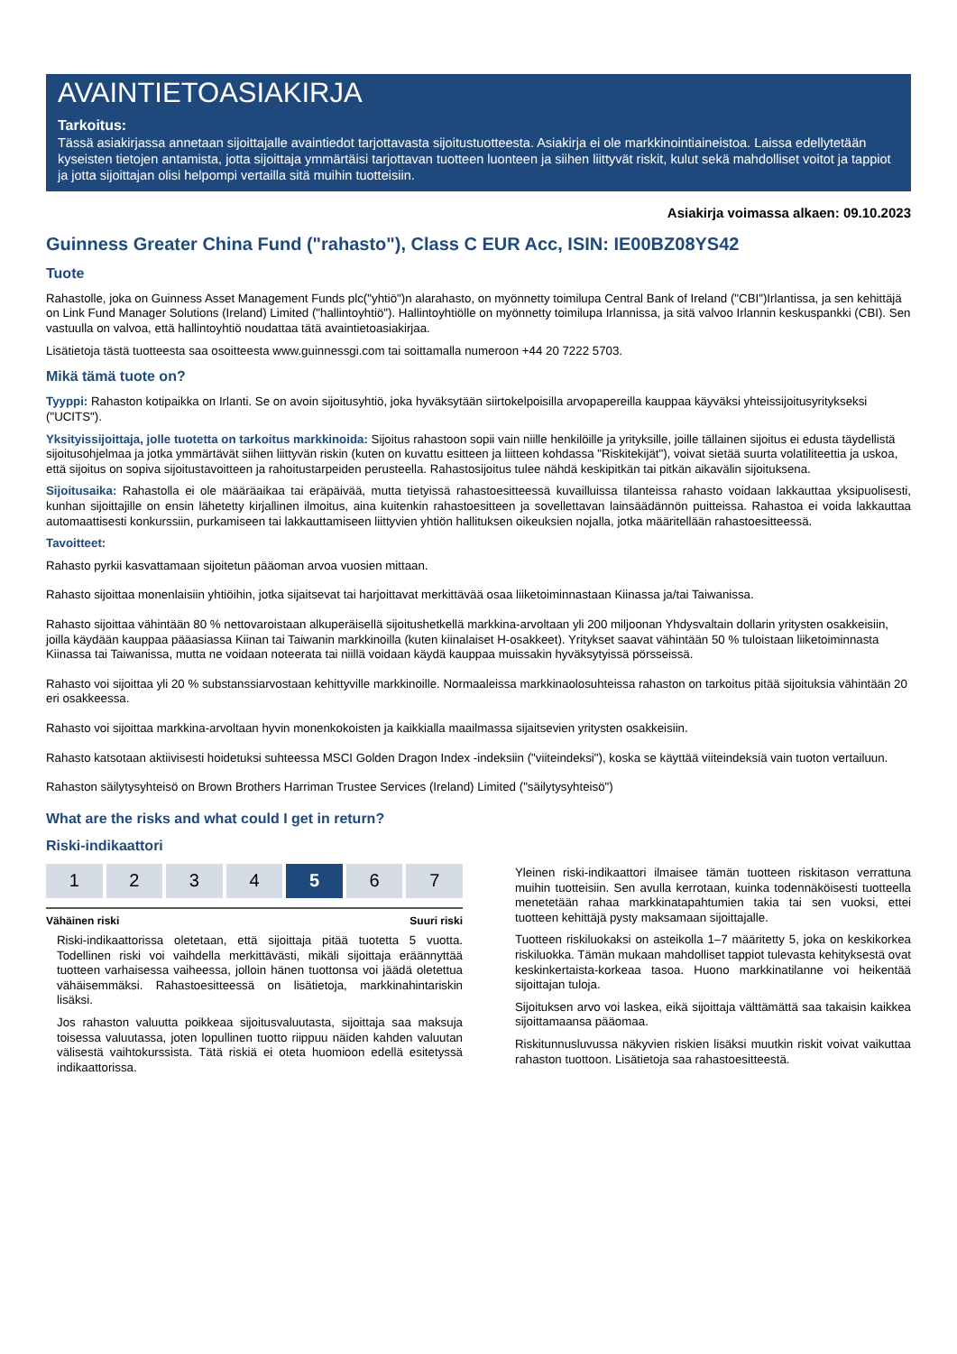AVAINTIETOASIAKIRJA
Tarkoitus:
Tässä asiakirjassa annetaan sijoittajalle avaintiedot tarjottavasta sijoitustuotteesta. Asiakirja ei ole markkinointiaineistoa. Laissa edellytetään kyseisten tietojen antamista, jotta sijoittaja ymmärtäisi tarjottavan tuotteen luonteen ja siihen liittyvät riskit, kulut sekä mahdolliset voitot ja tappiot ja jotta sijoittajan olisi helpompi vertailla sitä muihin tuotteisiin.
Asiakirja voimassa alkaen: 09.10.2023
Guinness Greater China Fund ("rahasto"), Class C EUR Acc, ISIN: IE00BZ08YS42
Tuote
Rahastolle, joka on Guinness Asset Management Funds plc("yhtiö")n alarahasto, on myönnetty toimilupa Central Bank of Ireland ("CBI")Irlantissa, ja sen kehittäjä on Link Fund Manager Solutions (Ireland) Limited ("hallintoyhtiö"). Hallintoyhtiölle on myönnetty toimilupa Irlannissa, ja sitä valvoo Irlannin keskuspankki (CBI). Sen vastuulla on valvoa, että hallintoyhtiö noudattaa tätä avaintietoasiakirjaa.
Lisätietoja tästä tuotteesta saa osoitteesta www.guinnessgi.com tai soittamalla numeroon +44 20 7222 5703.
Mikä tämä tuote on?
Tyyppi: Rahaston kotipaikka on Irlanti. Se on avoin sijoitusyhtiö, joka hyväksytään siirtokelpoisilla arvopapereilla kauppaa käyväksi yhteissijoitusyritykseksi ("UCITS").
Yksityissijoittaja, jolle tuotetta on tarkoitus markkinoida: Sijoitus rahastoon sopii vain niille henkilöille ja yrityksille, joille tällainen sijoitus ei edusta täydellistä sijoitusohjelmaa ja jotka ymmärtävät siihen liittyvän riskin (kuten on kuvattu esitteen ja liitteen kohdassa "Riskitekijät"), voivat sietää suurta volatiliteettia ja uskoa, että sijoitus on sopiva sijoitustavoitteen ja rahoitustarpeiden perusteella. Rahastosijoitus tulee nähdä keskipitkän tai pitkän aikavälin sijoituksena.
Sijoitusaika: Rahastolla ei ole määräaikaa tai eräpäivää, mutta tietyissä rahastoesitteessä kuvailluissa tilanteissa rahasto voidaan lakkauttaa yksipuolisesti, kunhan sijoittajille on ensin lähetetty kirjallinen ilmoitus, aina kuitenkin rahastoesitteen ja sovellettavan lainsäädännön puitteissa. Rahastoa ei voida lakkauttaa automaattisesti konkurssiin, purkamiseen tai lakkauttamiseen liittyvien yhtiön hallituksen oikeuksien nojalla, jotka määritellään rahastoesitteessä.
Tavoitteet:
Rahasto pyrkii kasvattamaan sijoitetun pääoman arvoa vuosien mittaan.
Rahasto sijoittaa monenlaisiin yhtiöihin, jotka sijaitsevat tai harjoittavat merkittävää osaa liiketoiminnastaan Kiinassa ja/tai Taiwanissa.
Rahasto sijoittaa vähintään 80 % nettovaroistaan alkuperäisellä sijoitushetkellä markkina-arvoltaan yli 200 miljoonan Yhdysvaltain dollarin yritysten osakkeisiin, joilla käydään kauppaa pääasiassa Kiinan tai Taiwanin markkinoilla (kuten kiinalaiset H-osakkeet). Yritykset saavat vähintään 50 % tuloistaan liiketoiminnasta Kiinassa tai Taiwanissa, mutta ne voidaan noteerata tai niillä voidaan käydä kauppaa muissakin hyväksytyissä pörsseissä.
Rahasto voi sijoittaa yli 20 % substanssiarvostaan kehittyville markkinoille. Normaaleissa markkinaolosuhteissa rahaston on tarkoitus pitää sijoituksia vähintään 20 eri osakkeessa.
Rahasto voi sijoittaa markkina-arvoltaan hyvin monenkokoisten ja kaikkialla maailmassa sijaitsevien yritysten osakkeisiin.
Rahasto katsotaan aktiivisesti hoidetuksi suhteessa MSCI Golden Dragon Index -indeksiin ("viiteindeksi"), koska se käyttää viiteindeksiä vain tuoton vertailuun.
Rahaston säilytysyhteisö on Brown Brothers Harriman Trustee Services (Ireland) Limited ("säilytysyhteisö")
What are the risks and what could I get in return?
Riski-indikaattori
| 1 | 2 | 3 | 4 | 5 | 6 | 7 |
Vähäinen riski Suuri riski
Riski-indikaattorissa oletetaan, että sijoittaja pitää tuotetta 5 vuotta. Todellinen riski voi vaihdella merkittävästi, mikäli sijoittaja eräännyttää tuotteen varhaisessa vaiheessa, jolloin hänen tuottonsa voi jäädä oletettua vähäisemmäksi. Rahastoesitteessä on lisätietoja, markkinahintariskin lisäksi.
Jos rahaston valuutta poikkeaa sijoitusvaluutasta, sijoittaja saa maksuja toisessa valuutassa, joten lopullinen tuotto riippuu näiden kahden valuutan välisestä vaihtokurssista. Tätä riskiä ei oteta huomioon edellä esitetyssä indikaattorissa.
Yleinen riski-indikaattori ilmaisee tämän tuotteen riskitason verrattuna muihin tuotteisiin. Sen avulla kerrotaan, kuinka todennäköisesti tuotteella menetetään rahaa markkinatapahtumien takia tai sen vuoksi, ettei tuotteen kehittäjä pysty maksamaan sijoittajalle.
Tuotteen riskiluokaksi on asteikolla 1–7 määritetty 5, joka on keskikorkea riskiluokka. Tämän mukaan mahdolliset tappiot tulevasta kehityksestä ovat keskinkertaista-korkeaa tasoa. Huono markkinatilanne voi heikentää sijoittajan tuloja.
Sijoituksen arvo voi laskea, eikä sijoittaja välttämättä saa takaisin kaikkea sijoittamaansa pääomaa.
Riskitunnusluvussa näkyvien riskien lisäksi muutkin riskit voivat vaikuttaa rahaston tuottoon. Lisätietoja saa rahastoesitteestä.